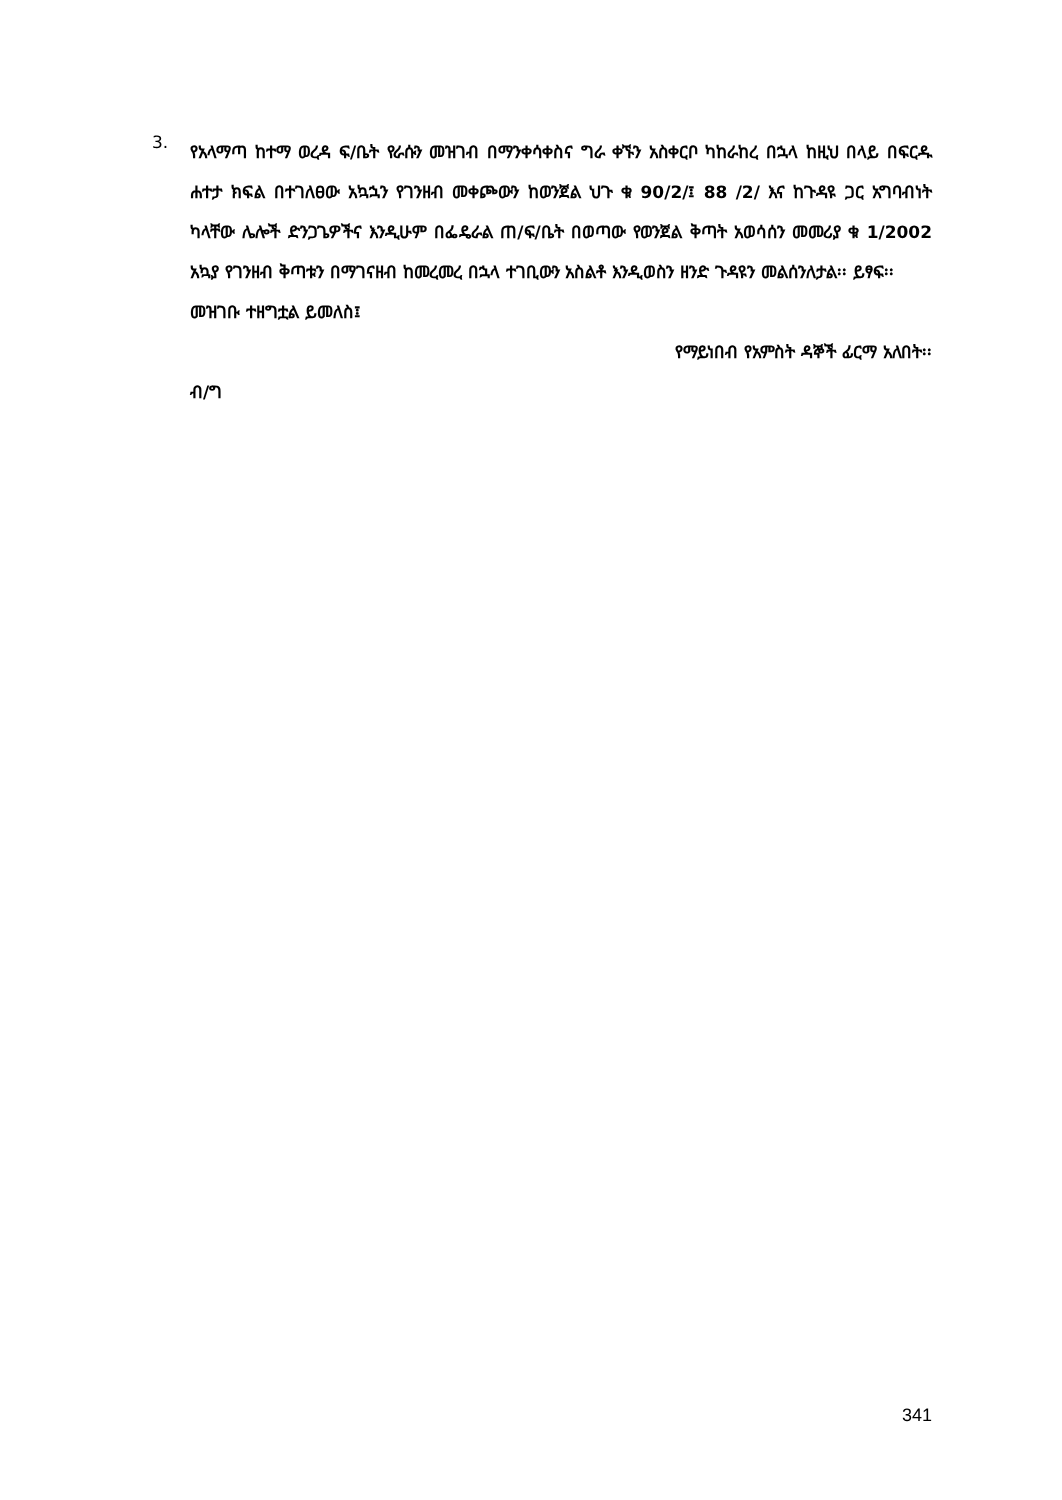3.
የአላማጣ ከተማ ወረዳ ፍ/ቤት የራሱን መዝገብ በማንቀሳቀስና ግራ ቀኙን አስቀርቦ ካከራከረ በኋላ ከዚህ በላይ በፍርዱ ሐተታ ክፍል በተገለፀው አኳኋን የገንዘብ መቀጮውን ከወንጀል ህጉ ቁ 90/2/፤ 88 /2/ እና ከጉዳዩ ጋር አግባብነት ካላቸው ሌሎች ድንጋጌዎችና እንዲሁም በፌዴራል ጠ/ፍ/ቤት በወጣው የወንጀል ቅጣት አወሳሰን መመሪያ ቁ 1/2002 አኳያ የገንዘብ ቅጣቱን በማገናዘብ ከመረመረ በኋላ ተገቢውን አስልቶ እንዲወስን ዘንድ ጉዳዩን መልሰንለታል፡፡ ይፃፍ፡፡
መዝገቡ ተዘግቷል ይመለስ፤
የማይነበብ የአምስት ዳኞች ፊርማ አለበት፡፡
ብ/ግ
341